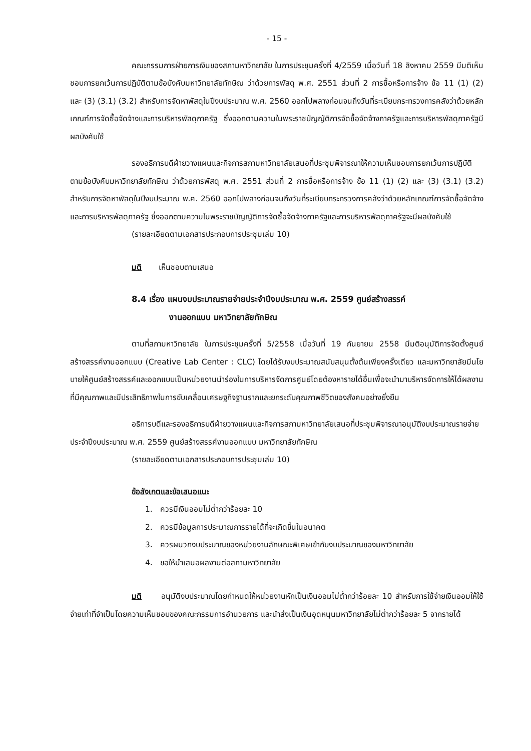- 15 -
คณะกรรมการฝ่ายการเงินของสภามหาวิทยาลัย ในการประชุมครั้งที่ 4/2559 เมื่อวันที่ 18 สิงหาคม 2559 มีมติเห็นชอบการยกเว้นการปฏิบัติตามข้อบังคับมหาวิทยาลัยทักษิณ ว่าด้วยการพัสดุ พ.ศ. 2551 ส่วนที่ 2 การซื้อหรือการจ้าง ข้อ 11 (1) (2) และ (3) (3.1) (3.2) สำหรับการจัดหาพัสดุในปีงบประมาณ พ.ศ. 2560 ออกไปพลางก่อนจนถึงวันที่ระเบียบกระทรวงการคลังว่าด้วยหลักเกณฑ์การจัดซื้อจัดจ้างและการบริหารพัสดุภาครัฐ ซึ่งออกตามความในพระราชบัญญัติการจัดซื้อจัดจ้างภาครัฐและการบริหารพัสดุภาครัฐมีผลบังคับใช้
รองอธิการบดีฝ่ายวางแผนและกิจการสภามหาวิทยาลัยเสนอที่ประชุมพิจารณาให้ความเห็นชอบการยกเว้นการปฏิบัติตามข้อบังคับมหาวิทยาลัยทักษิณ ว่าด้วยการพัสดุ พ.ศ. 2551 ส่วนที่ 2 การซื้อหรือการจ้าง ข้อ 11 (1) (2) และ (3) (3.1) (3.2) สำหรับการจัดหาพัสดุในปีงบประมาณ พ.ศ. 2560 ออกไปพลางก่อนจนถึงวันที่ระเบียบกระทรวงการคลังว่าด้วยหลักเกณฑ์การจัดซื้อจัดจ้างและการบริหารพัสดุภาครัฐ ซึ่งออกตามความในพระราชบัญญัติการจัดซื้อจัดจ้างภาครัฐและการบริหารพัสดุภาครัฐจะมีผลบังคับใช้
(รายละเอียดตามเอกสารประกอบการประชุมเล่ม 10)
มติ เห็นชอบตามเสนอ
8.4 เรื่อง แผนงบประมาณรายจ่ายประจำปีงบประมาณ พ.ศ. 2559 ศูนย์สร้างสรรค์
งานออกแบบ มหาวิทยาลัยทักษิณ
ตามที่สภามหาวิทยาลัย ในการประชุมครั้งที่ 5/2558 เมื่อวันที่ 19 กันยายน 2558 มีมติอนุมัติการจัดตั้งศูนย์สร้างสรรค์งานออกแบบ (Creative Lab Center : CLC) โดยได้รับงบประมาณสนับสนุนตั้งต้นเพียงครั้งเดียว และมหาวิทยาลัยมีนโยบายให้ศูนย์สร้างสรรค์และออกแบบเป็นหน่วยงานนำร่องในการบริหารจัดการศูนย์โดยต้องหารายได้อื่นเพื่อจะนำมาบริหารจัดการให้ได้ผลงานที่มีคุณภาพและมีประสิทธิภาพในการขับเคลื่อนเศรษฐกิจฐานรากและยกระดับคุณภาพชีวิตของสังคมอย่างยั่งยืน
อธิการบดีและรองอธิการบดีฝ่ายวางแผนและกิจการสภามหาวิทยาลัยเสนอที่ประชุมพิจารณาอนุมัติงบประมาณรายจ่ายประจำปีงบประมาณ พ.ศ. 2559 ศูนย์สร้างสรรค์งานออกแบบ มหาวิทยาลัยทักษิณ
(รายละเอียดตามเอกสารประกอบการประชุมเล่ม 10)
ข้อสังเกตและข้อเสนอแนะ
1. ควรมีเงินออมไม่ต่ำกว่าร้อยละ 10
2. ควรมีข้อมูลการประมาณการรายได้ที่จะเกิดขึ้นในอนาคต
3. ควรผนวกงบประมาณของหน่วยงานลักษณะพิเศษเข้ากับงบประมาณของมหาวิทยาลัย
4. ขอให้นำเสนอผลงานต่อสภามหาวิทยาลัย
มติ อนุมัติงบประมาณโดยกำหนดให้หน่วยงานหักเป็นเงินออมไม่ต่ำกว่าร้อยละ 10 สำหรับการใช้จ่ายเงินออมให้ใช้จ่ายเท่าที่จำเป็นโดยความเห็นชอบของคณะกรรมการอำนวยการ และนำส่งเป็นเงินอุดหนุนมหาวิทยาลัยไม่ต่ำกว่าร้อยละ 5 จากรายได้